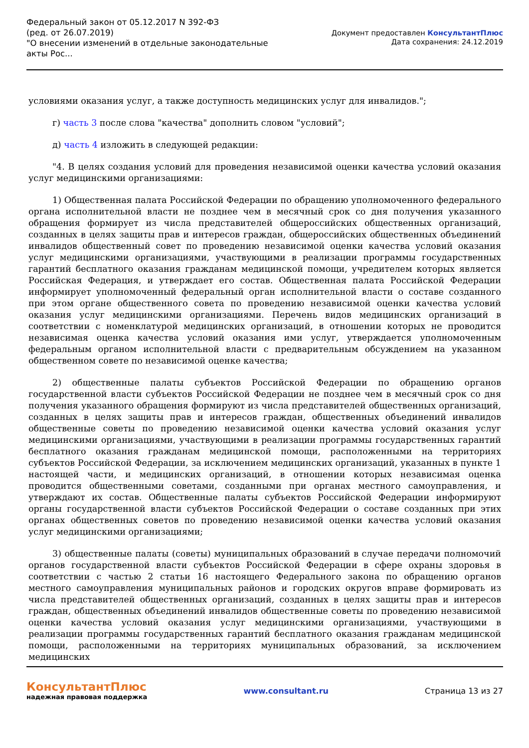Федеральный закон от 05.12.2017 N 392-ФЗ
(ред. от 26.07.2019)
"О внесении изменений в отдельные законодательные акты Рос...
Документ предоставлен КонсультантПлюс
Дата сохранения: 24.12.2019
условиями оказания услуг, а также доступность медицинских услуг для инвалидов.";
г) часть 3 после слова "качества" дополнить словом "условий";
д) часть 4 изложить в следующей редакции:
"4. В целях создания условий для проведения независимой оценки качества условий оказания услуг медицинскими организациями:
1) Общественная палата Российской Федерации по обращению уполномоченного федерального органа исполнительной власти не позднее чем в месячный срок со дня получения указанного обращения формирует из числа представителей общероссийских общественных организаций, созданных в целях защиты прав и интересов граждан, общероссийских общественных объединений инвалидов общественный совет по проведению независимой оценки качества условий оказания услуг медицинскими организациями, участвующими в реализации программы государственных гарантий бесплатного оказания гражданам медицинской помощи, учредителем которых является Российская Федерация, и утверждает его состав. Общественная палата Российской Федерации информирует уполномоченный федеральный орган исполнительной власти о составе созданного при этом органе общественного совета по проведению независимой оценки качества условий оказания услуг медицинскими организациями. Перечень видов медицинских организаций в соответствии с номенклатурой медицинских организаций, в отношении которых не проводится независимая оценка качества условий оказания ими услуг, утверждается уполномоченным федеральным органом исполнительной власти с предварительным обсуждением на указанном общественном совете по независимой оценке качества;
2) общественные палаты субъектов Российской Федерации по обращению органов государственной власти субъектов Российской Федерации не позднее чем в месячный срок со дня получения указанного обращения формируют из числа представителей общественных организаций, созданных в целях защиты прав и интересов граждан, общественных объединений инвалидов общественные советы по проведению независимой оценки качества условий оказания услуг медицинскими организациями, участвующими в реализации программы государственных гарантий бесплатного оказания гражданам медицинской помощи, расположенными на территориях субъектов Российской Федерации, за исключением медицинских организаций, указанных в пункте 1 настоящей части, и медицинских организаций, в отношении которых независимая оценка проводится общественными советами, созданными при органах местного самоуправления, и утверждают их состав. Общественные палаты субъектов Российской Федерации информируют органы государственной власти субъектов Российской Федерации о составе созданных при этих органах общественных советов по проведению независимой оценки качества условий оказания услуг медицинскими организациями;
3) общественные палаты (советы) муниципальных образований в случае передачи полномочий органов государственной власти субъектов Российской Федерации в сфере охраны здоровья в соответствии с частью 2 статьи 16 настоящего Федерального закона по обращению органов местного самоуправления муниципальных районов и городских округов вправе формировать из числа представителей общественных организаций, созданных в целях защиты прав и интересов граждан, общественных объединений инвалидов общественные советы по проведению независимой оценки качества условий оказания услуг медицинскими организациями, участвующими в реализации программы государственных гарантий бесплатного оказания гражданам медицинской помощи, расположенными на территориях муниципальных образований, за исключением медицинских
КонсультантПлюс
надежная правовая поддержка
www.consultant.ru Страница 13 из 27